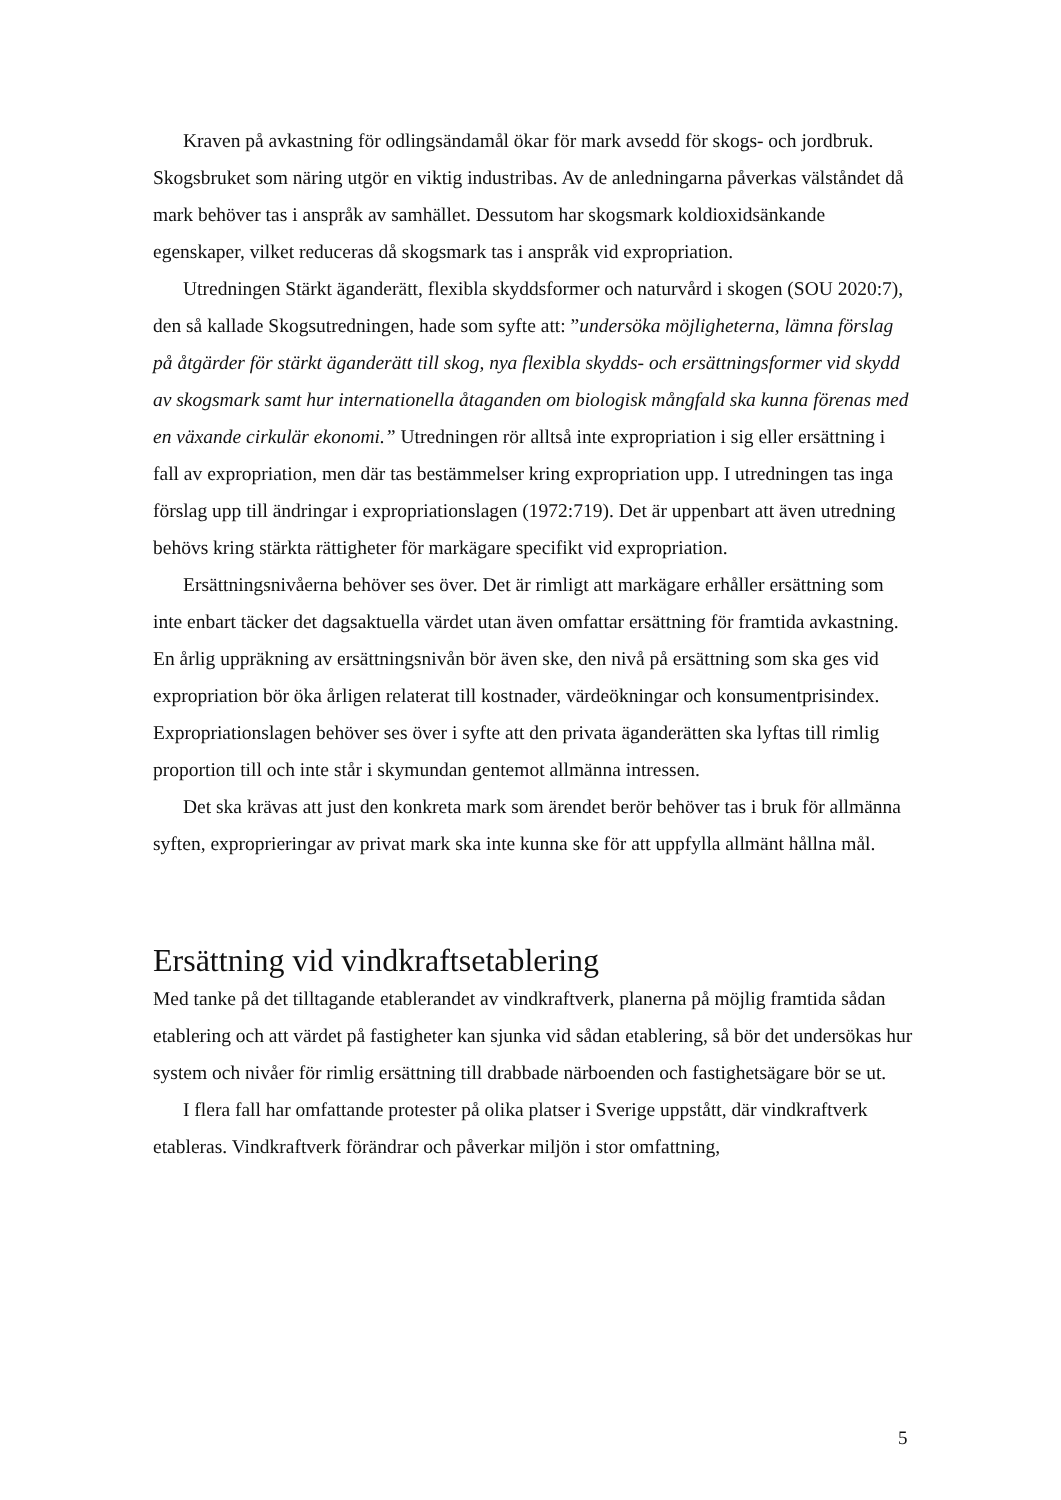Kraven på avkastning för odlingsändamål ökar för mark avsedd för skogs- och jordbruk. Skogsbruket som näring utgör en viktig industribas. Av de anledningarna påverkas välståndet då mark behöver tas i anspråk av samhället. Dessutom har skogsmark koldioxidsänkande egenskaper, vilket reduceras då skogsmark tas i anspråk vid expropriation.
Utredningen Stärkt äganderätt, flexibla skyddsformer och naturvård i skogen (SOU 2020:7), den så kallade Skogsutredningen, hade som syfte att: ”undersöka möjligheterna, lämna förslag på åtgärder för stärkt äganderätt till skog, nya flexibla skydds- och ersättningsformer vid skydd av skogsmark samt hur internationella åtaganden om biologisk mångfald ska kunna förenas med en växande cirkulär ekonomi.” Utredningen rör alltså inte expropriation i sig eller ersättning i fall av expropriation, men där tas bestämmelser kring expropriation upp. I utredningen tas inga förslag upp till ändringar i expropriationslagen (1972:719). Det är uppenbart att även utredning behövs kring stärkta rättigheter för markägare specifikt vid expropriation.
Ersättningsnivåerna behöver ses över. Det är rimligt att markägare erhåller ersättning som inte enbart täcker det dagsaktuella värdet utan även omfattar ersättning för framtida avkastning. En årlig uppräkning av ersättningsnivån bör även ske, den nivå på ersättning som ska ges vid expropriation bör öka årligen relaterat till kostnader, värdeökningar och konsumentprisindex. Expropriationslagen behöver ses över i syfte att den privata äganderätten ska lyftas till rimlig proportion till och inte står i skymundan gentemot allmänna intressen.
Det ska krävas att just den konkreta mark som ärendet berör behöver tas i bruk för allmänna syften, exproprieringar av privat mark ska inte kunna ske för att uppfylla allmänt hållna mål.
Ersättning vid vindkraftsetablering
Med tanke på det tilltagande etablerandet av vindkraftverk, planerna på möjlig framtida sådan etablering och att värdet på fastigheter kan sjunka vid sådan etablering, så bör det undersökas hur system och nivåer för rimlig ersättning till drabbade närboenden och fastighetsägare bör se ut.
I flera fall har omfattande protester på olika platser i Sverige uppstått, där vindkraftverk etableras. Vindkraftverk förändrar och påverkar miljön i stor omfattning,
5